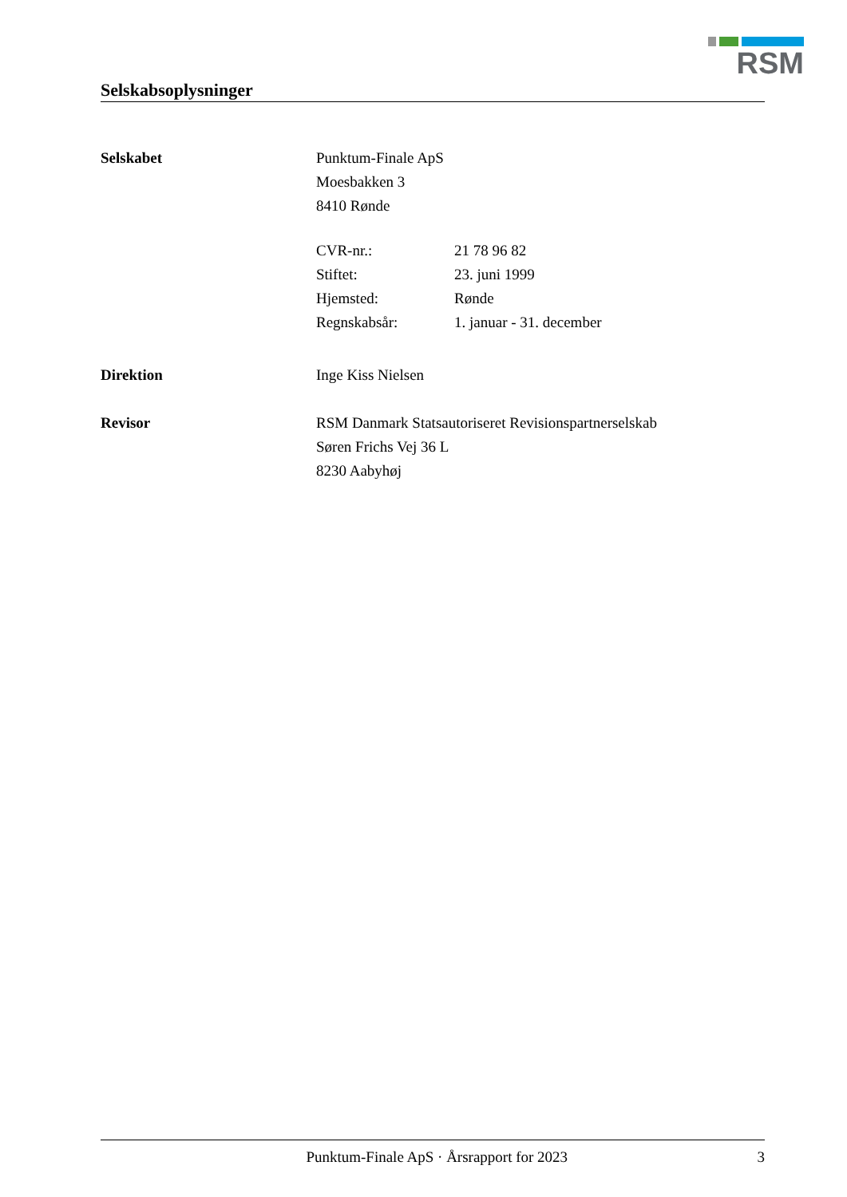RSM
Selskabsoplysninger
Selskabet Punktum-Finale ApS
Moesbakken 3
8410 Rønde
CVR-nr.: 21 78 96 82
Stiftet: 23. juni 1999
Hjemsted: Rønde
Regnskabsår: 1. januar - 31. december
Direktion Inge Kiss Nielsen
Revisor RSM Danmark Statsautoriseret Revisionspartnerselskab
Søren Frichs Vej 36 L
8230 Aabyhøj
Punktum-Finale ApS · Årsrapport for 2023 3